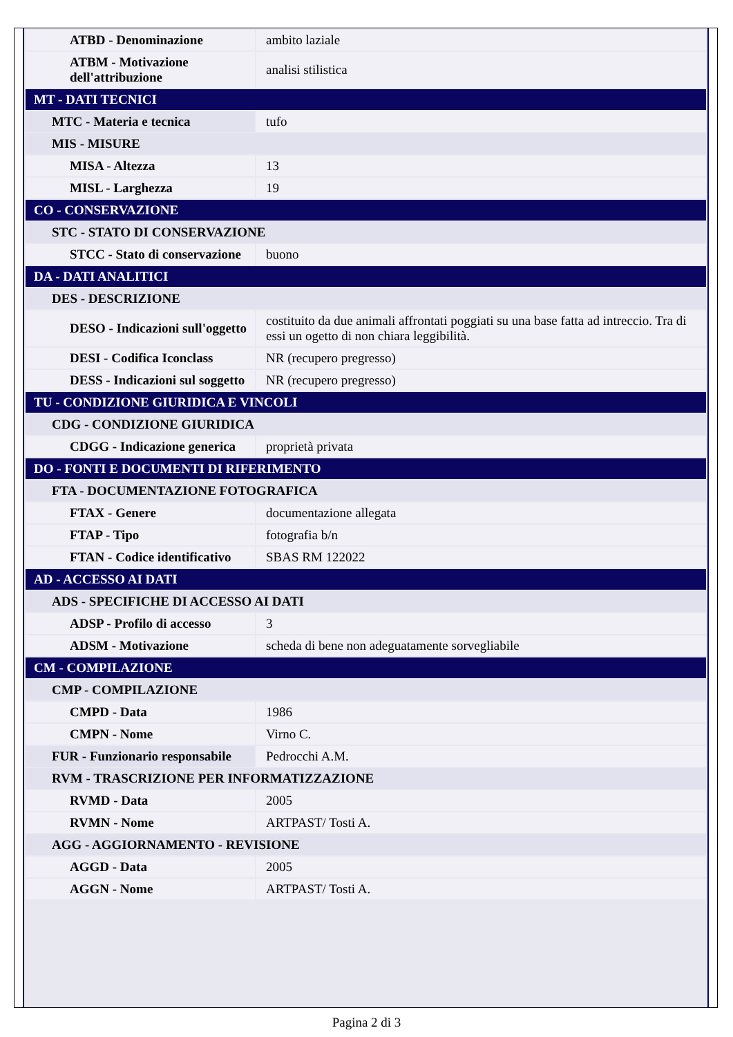| ATBD - Denominazione | ambito laziale |
| ATBM - Motivazione dell'attribuzione | analisi stilistica |
| MT - DATI TECNICI | |
| MTC - Materia e tecnica | tufo |
| MIS - MISURE | |
| MISA - Altezza | 13 |
| MISL - Larghezza | 19 |
| CO - CONSERVAZIONE | |
| STC - STATO DI CONSERVAZIONE | |
| STCC - Stato di conservazione | buono |
| DA - DATI ANALITICI | |
| DES - DESCRIZIONE | |
| DESO - Indicazioni sull'oggetto | costituito da due animali affrontati poggiati su una base fatta ad intreccio. Tra di essi un ogetto di non chiara leggibilità. |
| DESI - Codifica Iconclass | NR (recupero pregresso) |
| DESS - Indicazioni sul soggetto | NR (recupero pregresso) |
| TU - CONDIZIONE GIURIDICA E VINCOLI | |
| CDG - CONDIZIONE GIURIDICA | |
| CDGG - Indicazione generica | proprietà privata |
| DO - FONTI E DOCUMENTI DI RIFERIMENTO | |
| FTA - DOCUMENTAZIONE FOTOGRAFICA | |
| FTAX - Genere | documentazione allegata |
| FTAP - Tipo | fotografia b/n |
| FTAN - Codice identificativo | SBAS RM 122022 |
| AD - ACCESSO AI DATI | |
| ADS - SPECIFICHE DI ACCESSO AI DATI | |
| ADSP - Profilo di accesso | 3 |
| ADSM - Motivazione | scheda di bene non adeguatamente sorvegliabile |
| CM - COMPILAZIONE | |
| CMP - COMPILAZIONE | |
| CMPD - Data | 1986 |
| CMPN - Nome | Virno C. |
| FUR - Funzionario responsabile | Pedrocchi A.M. |
| RVM - TRASCRIZIONE PER INFORMATIZZAZIONE | |
| RVMD - Data | 2005 |
| RVMN - Nome | ARTPAST/ Tosti A. |
| AGG - AGGIORNAMENTO - REVISIONE | |
| AGGD - Data | 2005 |
| AGGN - Nome | ARTPAST/ Tosti A. |
Pagina 2 di 3